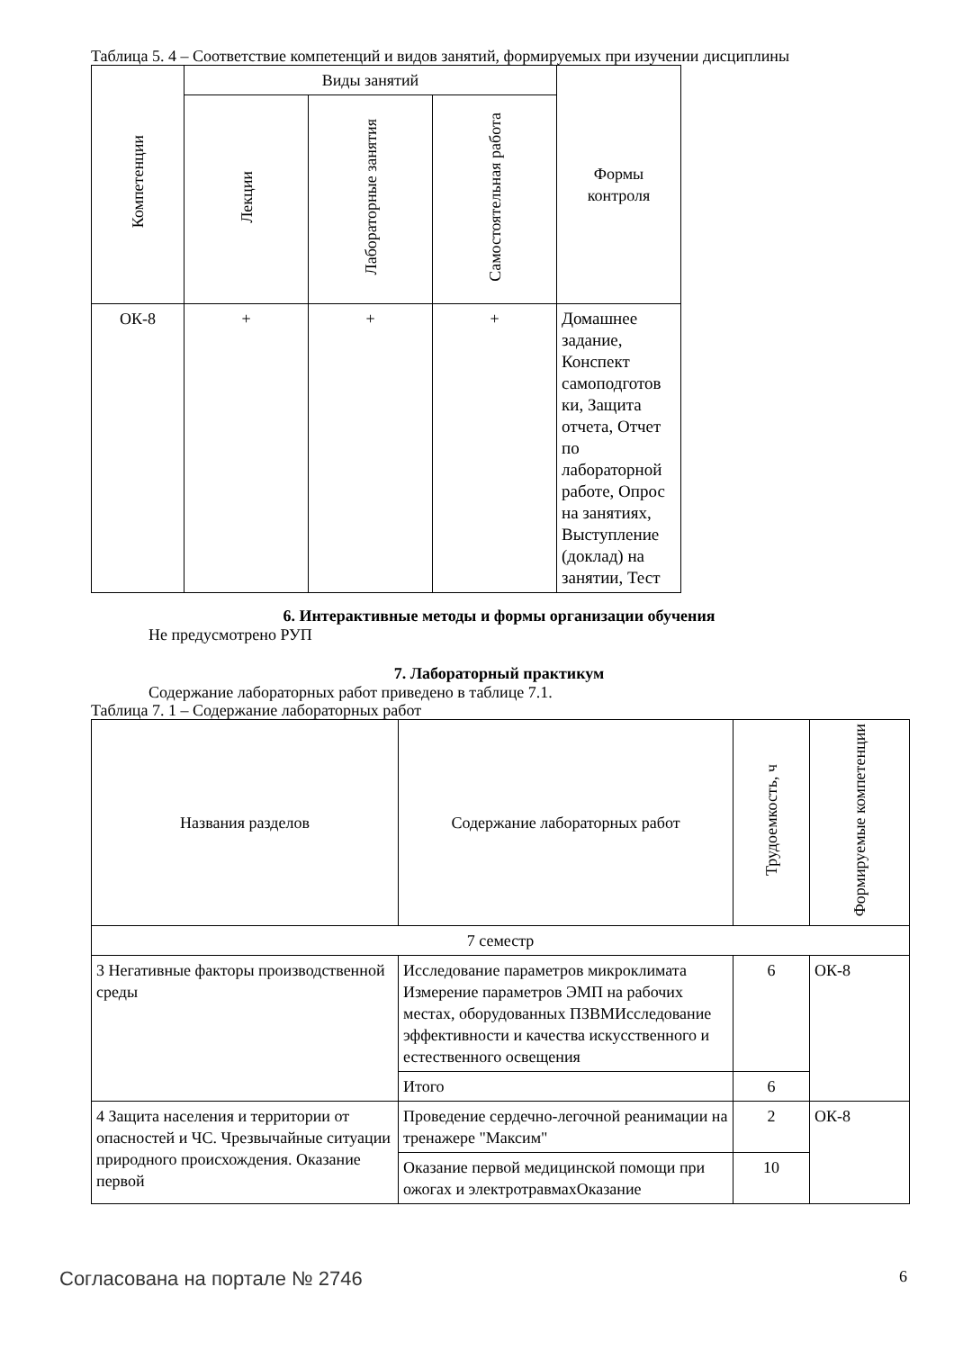Таблица 5. 4 – Соответствие компетенций и видов занятий, формируемых при изучении дисциплины
| Компетенции | Виды занятий | | | Формы контроля |
| --- | --- | --- | --- | --- |
| | Лекции | Лабораторные занятия | Самостоятельная работа | |
| ОК-8 | + | + | + | Домашнее задание, Конспект самоподготов ки, Защита отчета, Отчет по лабораторной работе, Опрос на занятиях, Выступление (доклад) на занятии, Тест |
6. Интерактивные методы и формы организации обучения
Не предусмотрено РУП
7. Лабораторный практикум
Содержание лабораторных работ приведено в таблице 7.1.
Таблица 7. 1 – Содержание лабораторных работ
| Названия разделов | Содержание лабораторных работ | Трудоемкость, ч | Формируемые компетенции |
| --- | --- | --- | --- |
| 7 семестр | | | |
| 3 Негативные факторы производственной среды | Исследование параметров микроклимата Измерение параметров ЭМП на рабочих местах, оборудованных ПЗВМИсследование эффективности и качества искусственного и естественного освещения | 6 | ОК-8 |
| | Итого | 6 | |
| 4 Защита населения и территории от опасностей и ЧС. Чрезвычайные ситуации природного происхождения. Оказание первой | Проведение сердечно-легочной реанимации на тренажере "Максим" | 2 | ОК-8 |
| | Оказание первой медицинской помощи при ожогах и электротравмахОказание | 10 | |
Согласована на портале № 2746 6